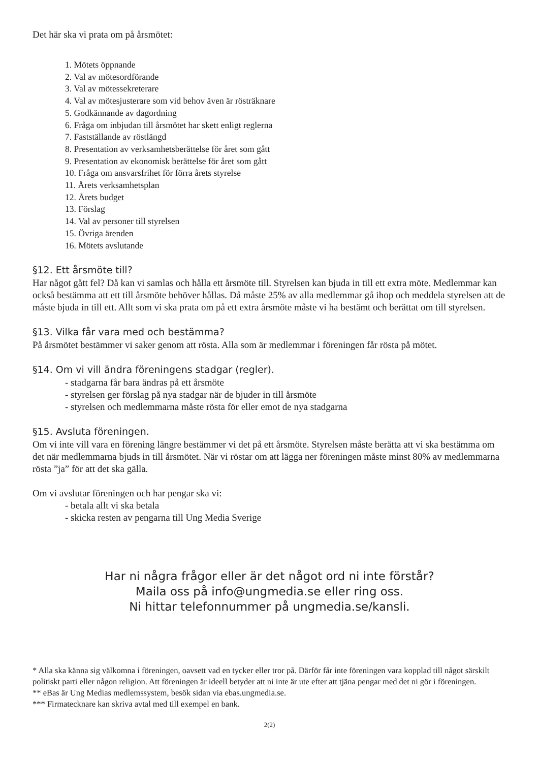Det här ska vi prata om på årsmötet:
1. Mötets öppnande
2. Val av mötesordförande
3. Val av mötessekreterare
4. Val av mötesjusterare som vid behov även är rösträknare
5. Godkännande av dagordning
6. Fråga om inbjudan till årsmötet har skett enligt reglerna
7. Fastställande av röstlängd
8. Presentation av verksamhetsberättelse för året som gått
9. Presentation av ekonomisk berättelse för året som gått
10. Fråga om ansvarsfrihet för förra årets styrelse
11. Årets verksamhetsplan
12. Årets budget
13. Förslag
14. Val av personer till styrelsen
15. Övriga ärenden
16. Mötets avslutande
§12. Ett årsmöte till?
Har något gått fel? Då kan vi samlas och hålla ett årsmöte till. Styrelsen kan bjuda in till ett extra möte. Medlemmar kan också bestämma att ett till årsmöte behöver hållas. Då måste 25% av alla medlemmar gå ihop och meddela styrelsen att de måste bjuda in till ett. Allt som vi ska prata om på ett extra årsmöte måste vi ha bestämt och berättat om till styrelsen.
§13. Vilka får vara med och bestämma?
På årsmötet bestämmer vi saker genom att rösta. Alla som är medlemmar i föreningen får rösta på mötet.
§14. Om vi vill ändra föreningens stadgar (regler).
- stadgarna får bara ändras på ett årsmöte
- styrelsen ger förslag på nya stadgar när de bjuder in till årsmöte
- styrelsen och medlemmarna måste rösta för eller emot de nya stadgarna
§15. Avsluta föreningen.
Om vi inte vill vara en förening längre bestämmer vi det på ett årsmöte. Styrelsen måste berätta att vi ska bestämma om det när medlemmarna bjuds in till årsmötet. När vi röstar om att lägga ner föreningen måste minst 80% av medlemmarna rösta ”ja” för att det ska gälla.
Om vi avslutar föreningen och har pengar ska vi:
- betala allt vi ska betala
- skicka resten av pengarna till Ung Media Sverige
Har ni några frågor eller är det något ord ni inte förstår?
Maila oss på info@ungmedia.se eller ring oss.
Ni hittar telefonnummer på ungmedia.se/kansli.
* Alla ska känna sig välkomna i föreningen, oavsett vad en tycker eller tror på. Därför får inte föreningen vara kopplad till något särskilt politiskt parti eller någon religion. Att föreningen är ideell betyder att ni inte är ute efter att tjäna pengar med det ni gör i föreningen.
** eBas är Ung Medias medlemssystem, besök sidan via ebas.ungmedia.se.
*** Firmatecknare kan skriva avtal med till exempel en bank.
2(2)